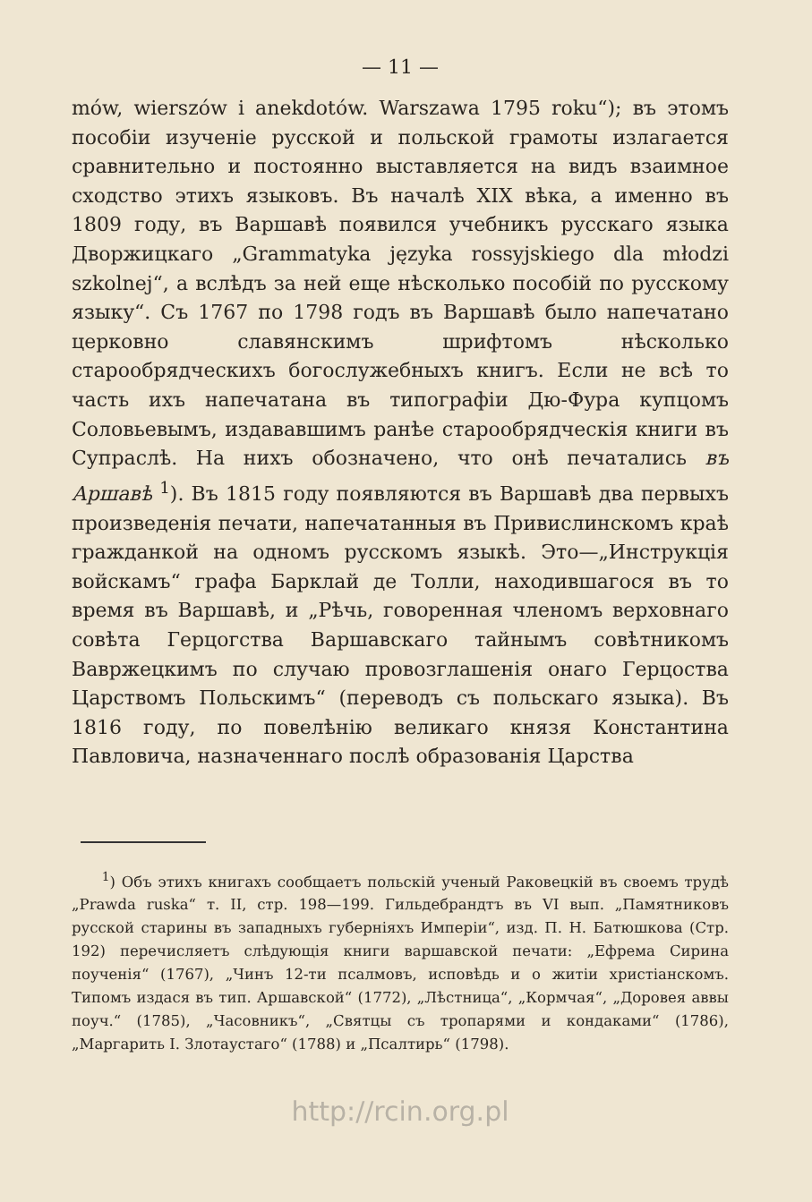— 11 —
mów, wierszów i anekdotów. Warszawa 1795 roku“); въ этомъ пособіи изученіе русской и польской грамоты излагается сравнительно и постоянно выставляется на видъ взаимное сходство этихъ языковъ. Въ началѣ XIX вѣка, а именно въ 1809 году, въ Варшавѣ появился учебникъ русскаго языка Дворжицкаго „Grammatyka języka rossyjskiego dla młodzi szkolnej“, а вслѣдъ за ней еще нѣсколько пособій по русскому языку“. Съ 1767 по 1798 годъ въ Варшавѣ было напечатано церковно славянскимъ шрифтомъ нѣсколько старообрядческихъ богослужебныхъ книгъ. Если не всѣ то часть ихъ напечатана въ типографіи Дю-Фура купцомъ Соловьевымъ, издававшимъ ранѣе старообрядческія книги въ Супраслѣ. На нихъ обозначено, что онѣ печатались въ Аршавѣ <sup>1</sup>). Въ 1815 году появляются въ Варшавѣ два первыхъ произведенія печати, напечатанныя въ Привислинскомъ краѣ гражданкой на одномъ русскомъ языкѣ. Это—„Инструкція войскамъ“ графа Барклай де Толли, находившагося въ то время въ Варшавѣ, и „Рѣчь, говоренная членомъ верховнаго совѣта Герцогства Варшавскаго тайнымъ совѣтникомъ Вавржецкимъ по случаю провозглашенія онаго Герцоства Царствомъ Польскимъ“ (переводъ съ польскаго языка). Въ 1816 году, по повелѣнію великаго князя Константина Павловича, назначеннаго послѣ образованія Царства
<sup>1</sup>) Объ этихъ книгахъ сообщаетъ польскій ученый Раковецкій въ своемъ трудѣ „Prawda ruska“ т. II, стр. 198—199. Гильдебрандтъ въ VI вып. „Памятниковъ русской старины въ западныхъ губерніяхъ Имперіи“, изд. П. Н. Батюшкова (Стр. 192) перечисляетъ слѣдующія книги варшавской печати: „Ефрема Сирина поученія“ (1767), „Чинъ 12-ти псалмовъ, исповѣдь и о житіи христіанскомъ. Типомъ издася въ тип. Аршавской“ (1772), „Лѣстница“, „Кормчая“, „Доровея аввы поуч.“ (1785), „Часовникъ“, „Святцы съ тропарями и кондаками“ (1786), „Маргарить I. Злотаустаго“ (1788) и „Псалтирь“ (1798).
http://rcin.org.pl